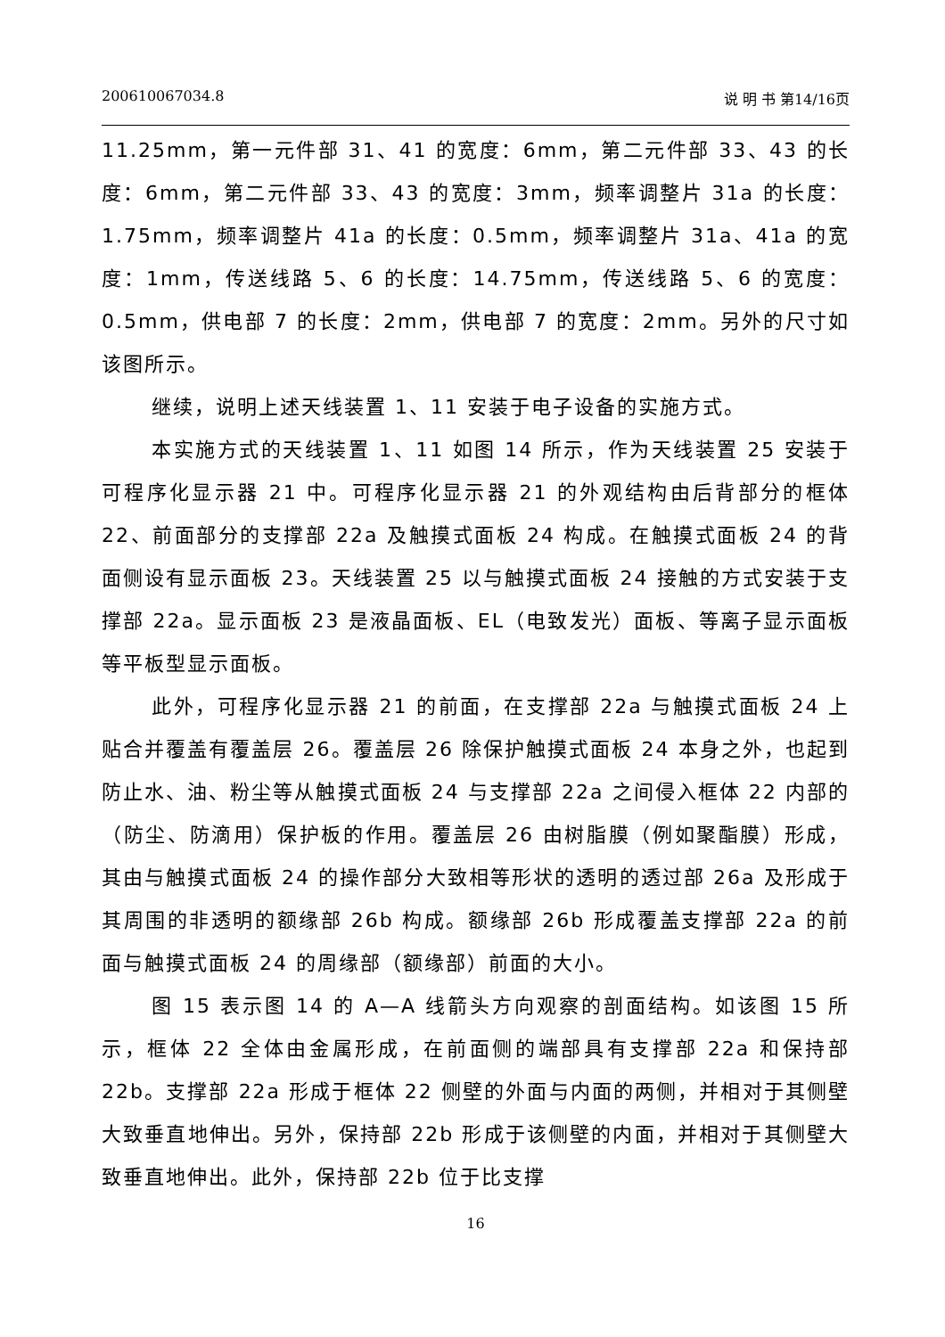200610067034.8 说 明 书 第14/16页
11.25mm，第一元件部 31、41 的宽度：6mm，第二元件部 33、43 的长度：6mm，第二元件部 33、43 的宽度：3mm，频率调整片 31a 的长度：1.75mm，频率调整片 41a 的长度：0.5mm，频率调整片 31a、41a 的宽度：1mm，传送线路 5、6 的长度：14.75mm，传送线路 5、6 的宽度：0.5mm，供电部 7 的长度：2mm，供电部 7 的宽度：2mm。另外的尺寸如该图所示。
继续，说明上述天线装置 1、11 安装于电子设备的实施方式。
本实施方式的天线装置 1、11 如图 14 所示，作为天线装置 25 安装于可程序化显示器 21 中。可程序化显示器 21 的外观结构由后背部分的框体 22、前面部分的支撑部 22a 及触摸式面板 24 构成。在触摸式面板 24 的背面侧设有显示面板 23。天线装置 25 以与触摸式面板 24 接触的方式安装于支撑部 22a。显示面板 23 是液晶面板、EL（电致发光）面板、等离子显示面板等平板型显示面板。
此外，可程序化显示器 21 的前面，在支撑部 22a 与触摸式面板 24 上贴合并覆盖有覆盖层 26。覆盖层 26 除保护触摸式面板 24 本身之外，也起到防止水、油、粉尘等从触摸式面板 24 与支撑部 22a 之间侵入框体 22 内部的（防尘、防滴用）保护板的作用。覆盖层 26 由树脂膜（例如聚酯膜）形成，其由与触摸式面板 24 的操作部分大致相等形状的透明的透过部 26a 及形成于其周围的非透明的额缘部 26b 构成。额缘部 26b 形成覆盖支撑部 22a 的前面与触摸式面板 24 的周缘部（额缘部）前面的大小。
图 15 表示图 14 的 A—A 线箭头方向观察的剖面结构。如该图 15 所示，框体 22 全体由金属形成，在前面侧的端部具有支撑部 22a 和保持部 22b。支撑部 22a 形成于框体 22 侧壁的外面与内面的两侧，并相对于其侧壁大致垂直地伸出。另外，保持部 22b 形成于该侧壁的内面，并相对于其侧壁大致垂直地伸出。此外，保持部 22b 位于比支撑
16